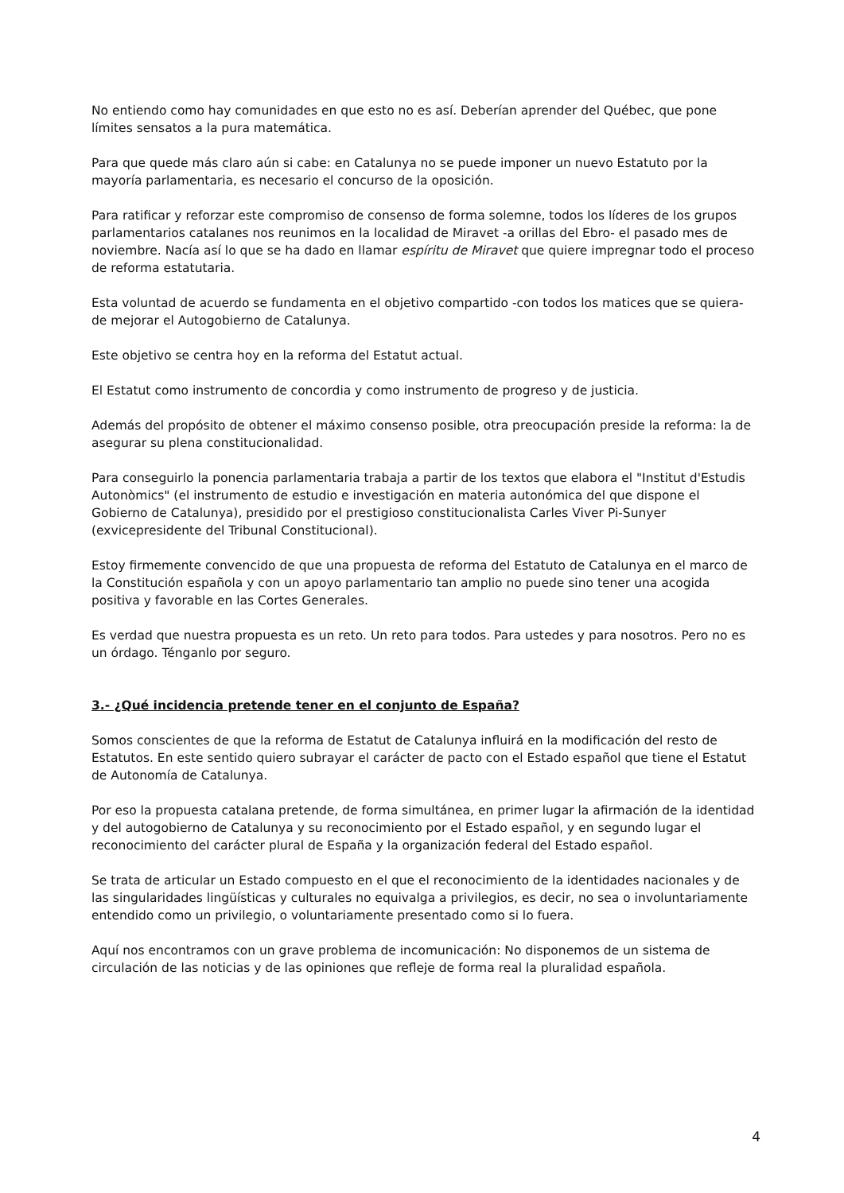No entiendo como hay comunidades en que esto no es así. Deberían aprender del Québec, que pone límites sensatos a la pura matemática.
Para que quede más claro aún si cabe: en Catalunya no se puede imponer un nuevo Estatuto por la mayoría parlamentaria, es necesario el concurso de la oposición.
Para ratificar y reforzar este compromiso de consenso de forma solemne, todos los líderes de los grupos parlamentarios catalanes nos reunimos en la localidad de Miravet -a orillas del Ebro- el pasado mes de noviembre. Nacía así lo que se ha dado en llamar espíritu de Miravet que quiere impregnar todo el proceso de reforma estatutaria.
Esta voluntad de acuerdo se fundamenta en el objetivo compartido -con todos los matices que se quiera- de mejorar el Autogobierno de Catalunya.
Este objetivo se centra hoy en la reforma del Estatut actual.
El Estatut como instrumento de concordia y como instrumento de progreso y de justicia.
Además del propósito de obtener el máximo consenso posible, otra preocupación preside la reforma: la de asegurar su plena constitucionalidad.
Para conseguirlo la ponencia parlamentaria trabaja a partir de los textos que elabora el "Institut d'Estudis Autonòmics" (el instrumento de estudio e investigación en materia autonómica del que dispone el Gobierno de Catalunya), presidido por el prestigioso constitucionalista Carles Viver Pi-Sunyer (exvicepresidente del Tribunal Constitucional).
Estoy firmemente convencido de que una propuesta de reforma del Estatuto de Catalunya en el marco de la Constitución española y con un apoyo parlamentario tan amplio no puede sino tener una acogida positiva y favorable en las Cortes Generales.
Es verdad que nuestra propuesta es un reto. Un reto para todos. Para ustedes y para nosotros. Pero no es un órdago. Ténganlo por seguro.
3.- ¿Qué incidencia pretende tener en el conjunto de España?
Somos conscientes de que la reforma de Estatut de Catalunya influirá en la modificación del resto de Estatutos. En este sentido quiero subrayar el carácter de pacto con el Estado español que tiene el Estatut de Autonomía de Catalunya.
Por eso la propuesta catalana pretende, de forma simultánea, en primer lugar la afirmación de la identidad y del autogobierno de Catalunya y su reconocimiento por el Estado español, y en segundo lugar el reconocimiento del carácter plural de España y la organización federal del Estado español.
Se trata de articular un Estado compuesto en el que el reconocimiento de la identidades nacionales y de las singularidades lingüísticas y culturales no equivalga a privilegios, es decir, no sea o involuntariamente entendido como un privilegio, o voluntariamente presentado como si lo fuera.
Aquí nos encontramos con un grave problema de incomunicación: No disponemos de un sistema de circulación de las noticias y de las opiniones que refleje de forma real la pluralidad española.
4